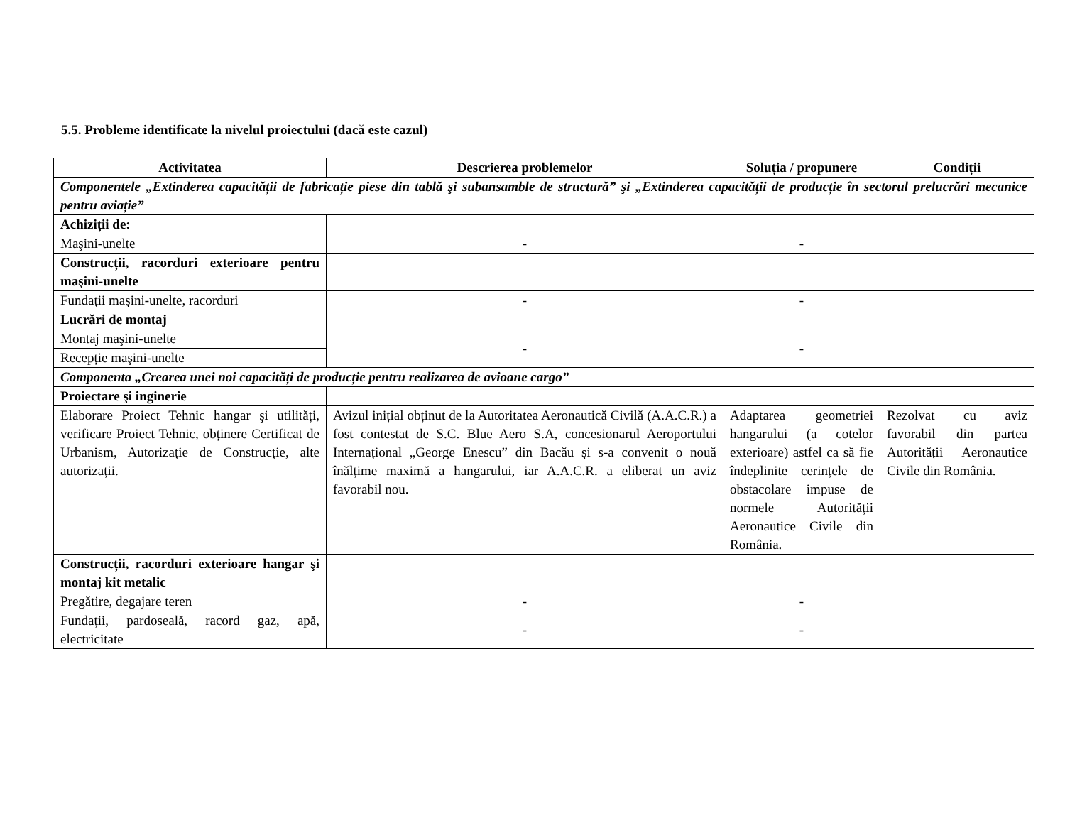5.5. Probleme identificate la nivelul proiectului (dacă este cazul)
| Activitatea | Descrierea problemelor | Soluția / propunere | Condiții |
| --- | --- | --- | --- |
| Componentele „Extinderea capacității de fabricație piese din tablă şi subansamble de structură” şi „Extinderea capacității de producție în sectorul prelucrări mecanice pentru aviație” | | | |
| Achiziții de: | | | |
| Maşini-unelte | - | - | |
| Construcții, racorduri exterioare pentru maşini-unelte | | | |
| Fundații maşini-unelte, racorduri | - | - | |
| Lucrări de montaj | | | |
| Montaj maşini-unelte | - | - | |
| Recepție maşini-unelte | | | |
| Componenta „Crearea unei noi capacități de producție pentru realizarea de avioane cargo” | | | |
| Proiectare şi inginerie | | | |
| Elaborare Proiect Tehnic hangar şi utilități, verificare Proiect Tehnic, obținere Certificat de Urbanism, Autorizație de Construcție, alte autorizații. | Avizul inițial obținut de la Autoritatea Aeronautică Civilă (A.A.C.R.) a fost contestat de S.C. Blue Aero S.A, concesionarul Aeroportului Internațional „George Enescu” din Bacău şi s-a convenit o nouă înălțime maximă a hangarului, iar A.A.C.R. a eliberat un aviz favorabil nou. | Adaptarea geometriei hangarului (a cotelor exterioare) astfel ca să fie îndeplinite cerințele de obstacolare impuse de normele Autorității Aeronautice Civile din România. | Rezolvat cu aviz favorabil din partea Autorității Aeronautice Civile din România. |
| Construcții, racorduri exterioare hangar şi montaj kit metalic | | | |
| Pregătire, degajare teren | - | - | |
| Fundații, pardoseală, racord gaz, apă, electricitate | - | - | |